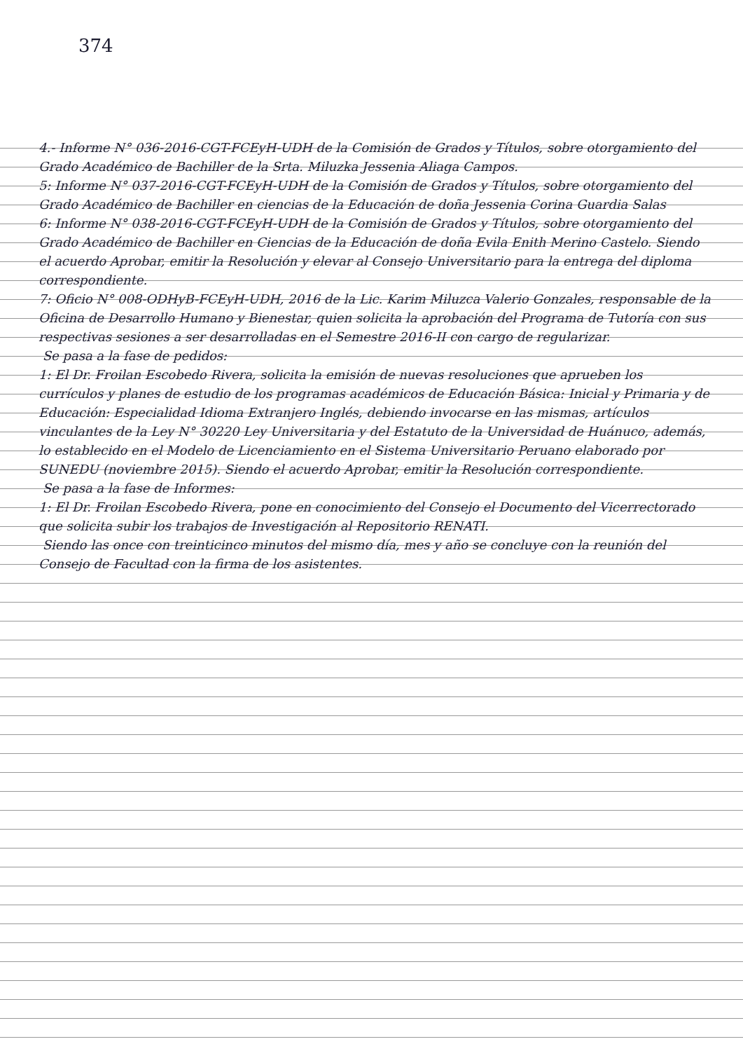374
4.- Informe N° 036-2016-CGT-FCEyH-UDH de la Comisión de Grados y Títulos, sobre otorgamiento del Grado Académico de Bachiller de la Srta. Miluzka Jessenia Aliaga Campos.
5: Informe N° 037-2016-CGT-FCEyH-UDH de la Comisión de Grados y Títulos, sobre otorgamiento del Grado Académico de Bachiller en ciencias de la Educación de doña Jessenia Corina Guardia Salas
6: Informe N° 038-2016-CGT-FCEyH-UDH de la Comisión de Grados y Títulos, sobre otorgamiento del Grado Académico de Bachiller en Ciencias de la Educación de doña Evila Enith Merino Castelo. Siendo el acuerdo Aprobar, emitir la Resolución y elevar al Consejo Universitario para la entrega del diploma correspondiente.
7: Oficio N° 008-ODHyB-FCEyH-UDH, 2016 de la Lic. Karim Miluzca Valerio Gonzales, responsable de la Oficina de Desarrollo Humano y Bienestar, quien solicita la aprobación del Programa de Tutoría con sus respectivas sesiones a ser desarrolladas en el Semestre 2016-II con cargo de regularizar.
Se pasa a la fase de pedidos:
1: El Dr. Froilan Escobedo Rivera, solicita la emisión de nuevas resoluciones que aprueben los currículos y planes de estudio de los programas académicos de Educación Básica: Inicial y Primaria y de Educación: Especialidad Idioma Extranjero Inglés, debiendo invocarse en las mismas, artículos vinculantes de la Ley N° 30220 Ley Universitaria y del Estatuto de la Universidad de Huánuco, además, lo establecido en el Modelo de Licenciamiento en el Sistema Universitario Peruano elaborado por SUNEDU (noviembre 2015). Siendo el acuerdo Aprobar, emitir la Resolución correspondiente.
Se pasa a la fase de Informes:
1: El Dr. Froilan Escobedo Rivera, pone en conocimiento del Consejo el Documento del Vicerrectorado que solicita subir los trabajos de Investigación al Repositorio RENATI.
Siendo las once con treinticinco minutos del mismo día, mes y año se concluye con la reunión del Consejo de Facultad con la firma de los asistentes.